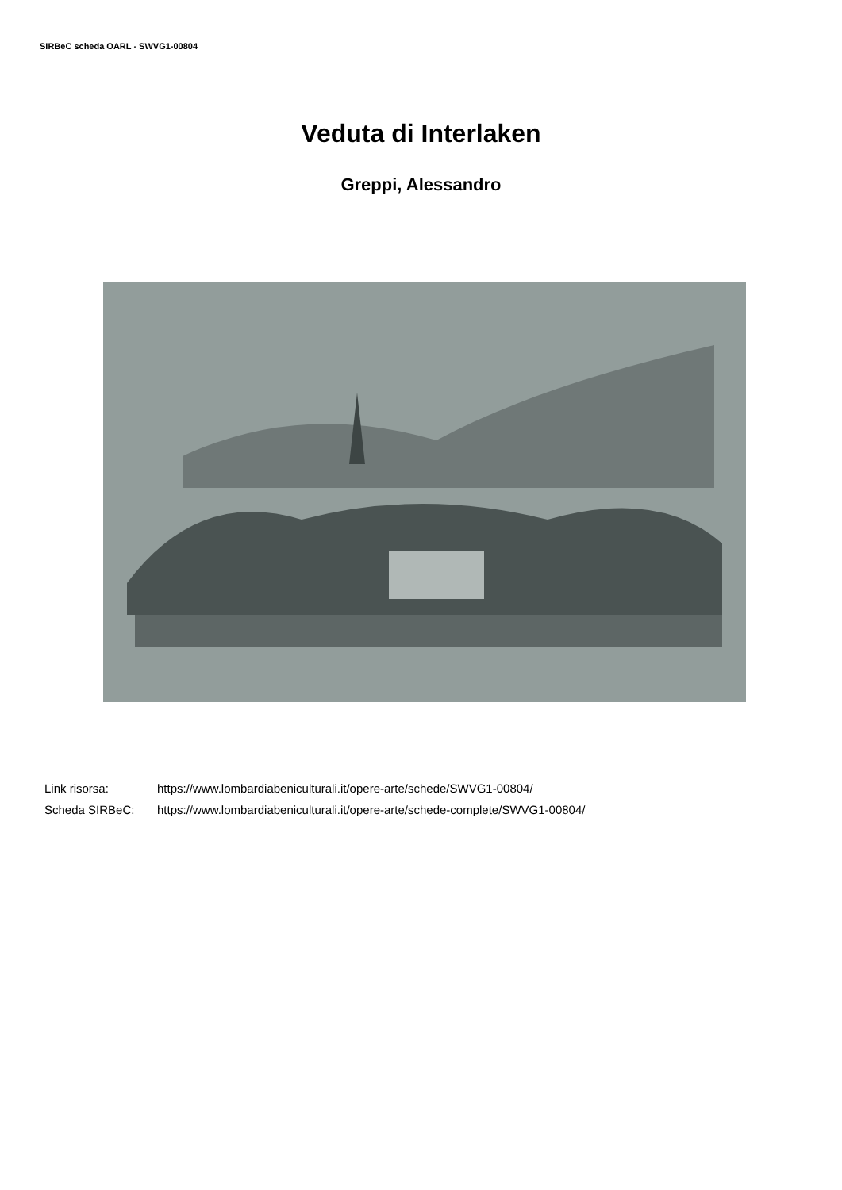SIRBeC scheda OARL - SWVG1-00804
Veduta di Interlaken
Greppi, Alessandro
Link risorsa: https://www.lombardiabeniculturali.it/opere-arte/schede/SWVG1-00804/
Scheda SIRBeC: https://www.lombardiabeniculturali.it/opere-arte/schede-complete/SWVG1-00804/